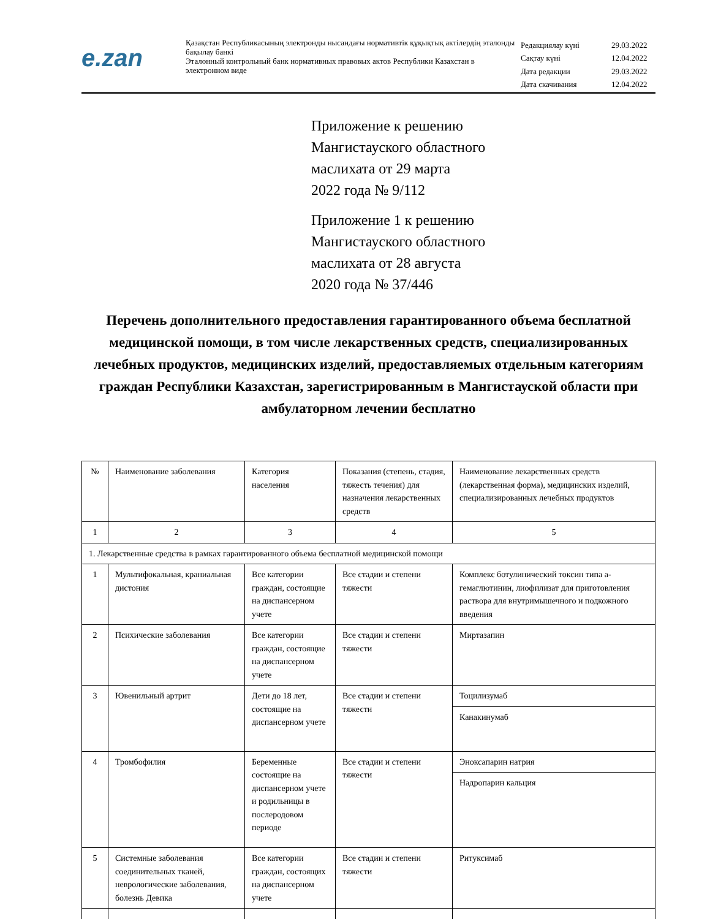e.zan
Қазақстан Республикасының электронды нысандағы нормативтік құқықтық актілердің эталонды бақылау банкі
Эталонный контрольный банк нормативных правовых актов Республики Казахстан в электронном виде
| Редакциялау күні | 29.03.2022 |
| Сақтау күні | 12.04.2022 |
| Дата редакции | 29.03.2022 |
| Дата скачивания | 12.04.2022 |
Приложение к решению
Мангистауского областного
маслихата от 29 марта
2022 года № 9/112
Приложение 1 к решению
Мангистауского областного
маслихата от 28 августа
2020 года № 37/446
Перечень дополнительного предоставления гарантированного объема бесплатной медицинской помощи, в том числе лекарственных средств, специализированных лечебных продуктов, медицинских изделий, предоставляемых отдельным категориям граждан Республики Казахстан, зарегистрированным в Мангистауской области при амбулаторном лечении бесплатно
| № | Наименование заболевания | Категория населения | Показания (степень, стадия, тяжесть течения) для назначения лекарственных средств | Наименование лекарственных средств (лекарственная форма), медицинских изделий, специализированных лечебных продуктов |
| --- | --- | --- | --- | --- |
| 1 | 2 | 3 | 4 | 5 |
| 1. Лекарственные средства в рамках гарантированного объема бесплатной медицинской помощи | | | | |
| 1 | Мультифокальная, краниальная дистония | Все категории граждан, состоящие на диспансерном учете | Все стадии и степени тяжести | Комплекс ботулинический токсин типа а-гемаглютинин, лиофилизат для приготовления раствора для внутримышечного и подкожного введения |
| 2 | Психические заболевания | Все категории граждан, состоящие на диспансерном учете | Все стадии и степени тяжести | Миртазапин |
| 3 | Ювенильный артрит | Дети до 18 лет, состоящие на диспансерном учете | Все стадии и степени тяжести | Тоцилизумаб |
| | | | | Канакинумаб |
| 4 | Тромбофилия | Беременные состоящие на диспансерном учете и родильницы в послеродовом периоде | Все стадии и степени тяжести | Эноксапарин натрия |
| | | | | Надропарин кальция |
| 5 | Системные заболевания соединительных тканей, неврологические заболевания, болезнь Девика | Все категории граждан, состоящих на диспансерном учете | Все стадии и степени тяжести | Ритуксимаб |